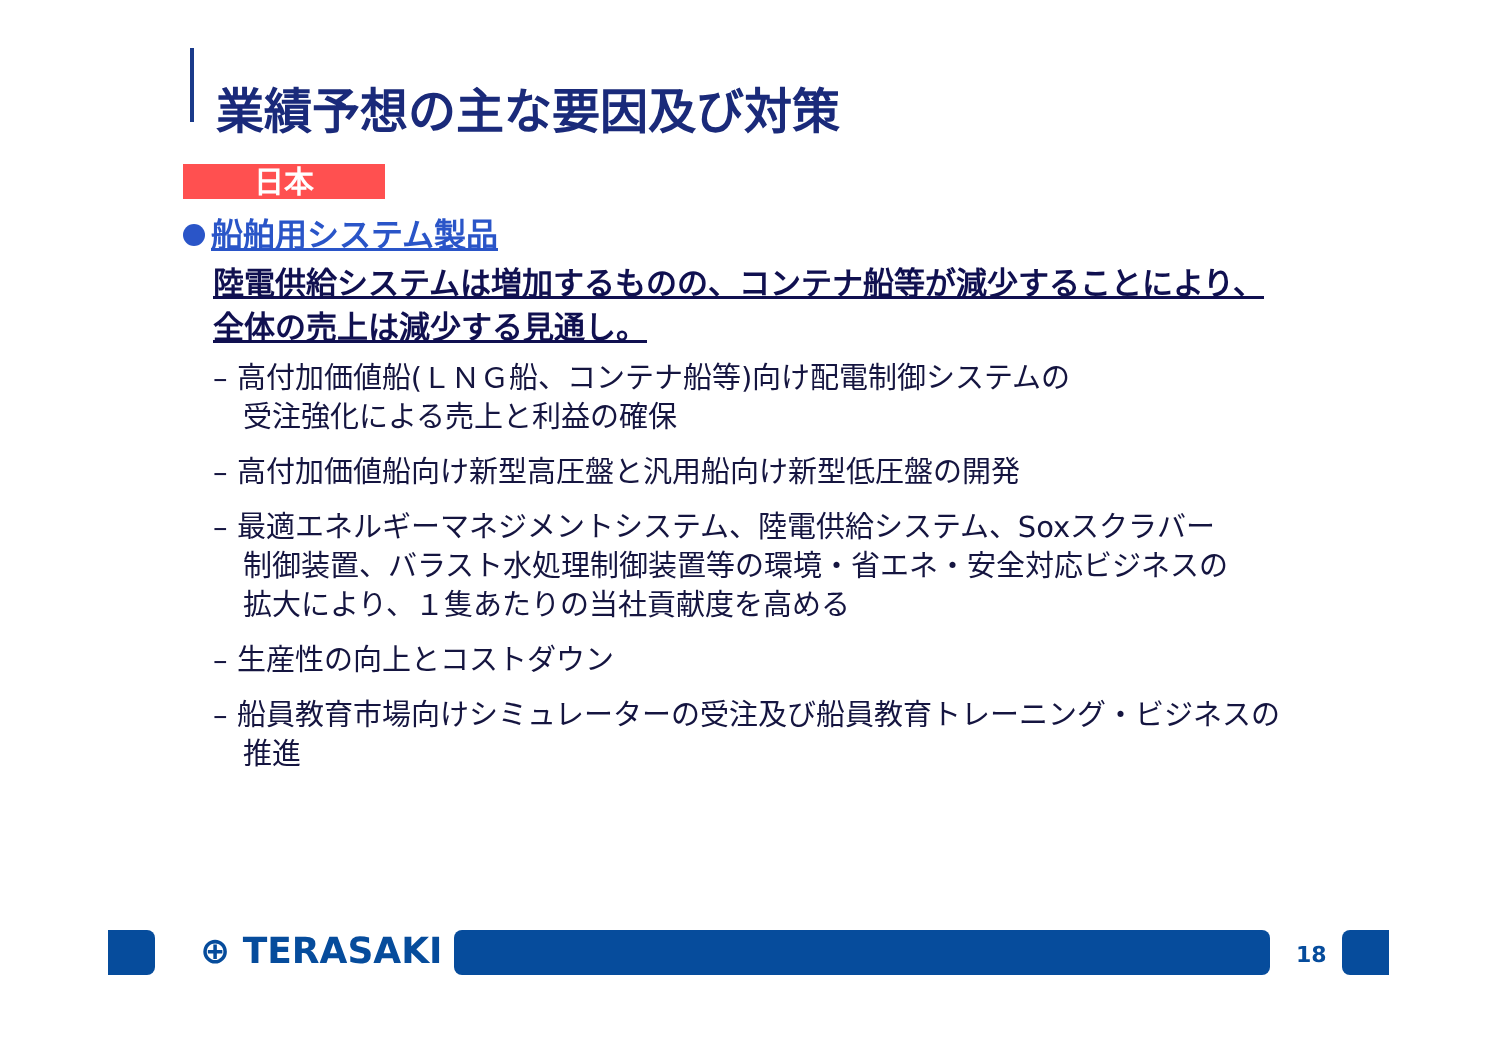業績予想の主な要因及び対策
日本
船舶用システム製品
陸電供給システムは増加するものの、コンテナ船等が減少することにより、
全体の売上は減少する見通し。
– 高付加価値船(ＬＮＧ船、コンテナ船等)向け配電制御システムの
受注強化による売上と利益の確保
– 高付加価値船向け新型高圧盤と汎用船向け新型低圧盤の開発
– 最適エネルギーマネジメントシステム、陸電供給システム、Soxスクラバー
制御装置、バラスト水処理制御装置等の環境・省エネ・安全対応ビジネスの
拡大により、１隻あたりの当社貢献度を高める
– 生産性の向上とコストダウン
– 船員教育市場向けシミュレーターの受注及び船員教育トレーニング・ビジネスの
推進
⊕ TERASAKI 18